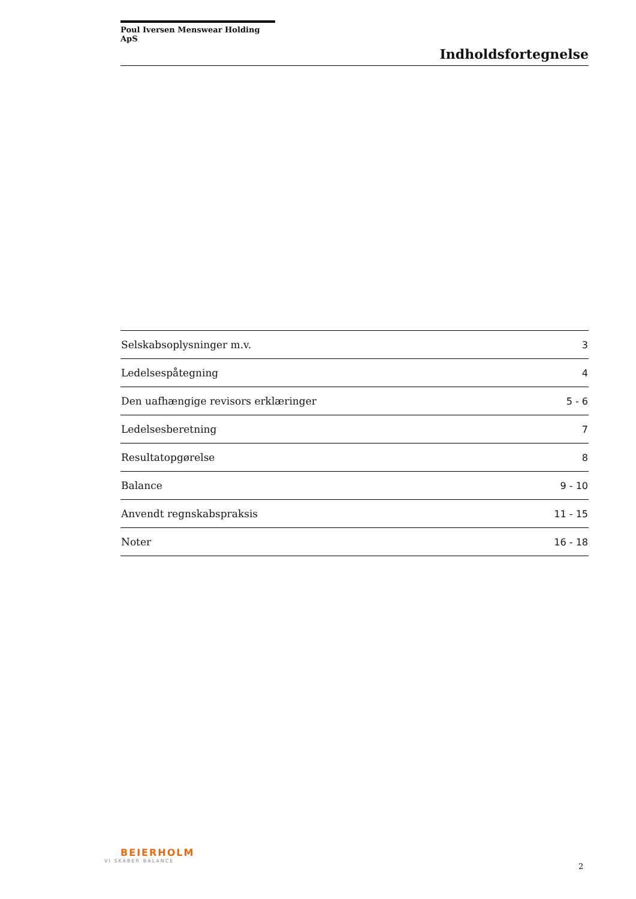Poul Iversen Menswear Holding ApS
Indholdsfortegnelse
| Selskabsoplysninger m.v. | 3 |
| Ledelsespåtegning | 4 |
| Den uafhængige revisors erklæringer | 5 - 6 |
| Ledelsesberetning | 7 |
| Resultatopgørelse | 8 |
| Balance | 9 - 10 |
| Anvendt regnskabspraksis | 11 - 15 |
| Noter | 16 - 18 |
BEIERHOLM
VI SKABER BALANCE
2